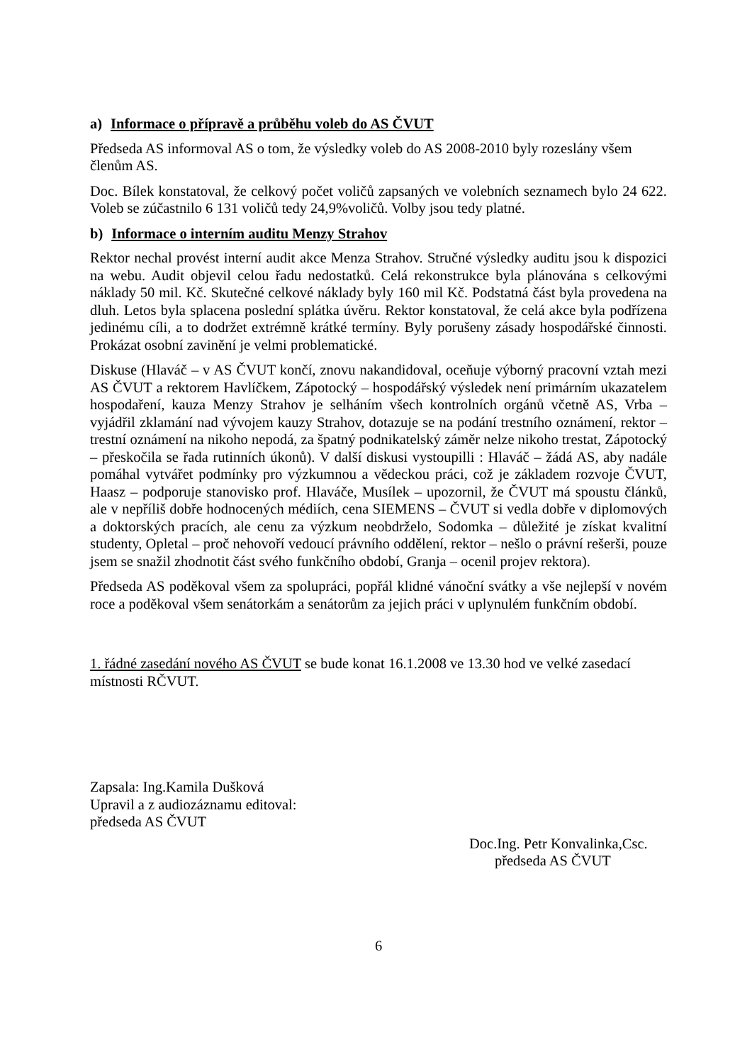a) Informace o přípravě a průběhu voleb do AS ČVUT
Předseda AS informoval AS o tom, že výsledky voleb do AS 2008-2010 byly rozeslány všem členům AS.
Doc. Bílek konstatoval, že celkový počet voličů zapsaných ve volebních seznamech bylo 24 622. Voleb se zúčastnilo 6 131 voličů tedy 24,9%voličů. Volby jsou tedy platné.
b) Informace o interním auditu Menzy Strahov
Rektor nechal provést interní audit akce Menza Strahov. Stručné výsledky auditu jsou k dispozici na webu. Audit objevil celou řadu nedostatků. Celá rekonstrukce byla plánována s celkovými náklady 50 mil. Kč. Skutečné celkové náklady byly 160 mil Kč. Podstatná část byla provedena na dluh. Letos byla splacena poslední splátka úvěru. Rektor konstatoval, že celá akce byla podřízena jedinému cíli, a to dodržet extrémně krátké termíny. Byly porušeny zásady hospodářské činnosti. Prokázat osobní zavinění je velmi problematické.
Diskuse (Hlaváč – v AS ČVUT končí, znovu nakandidoval, oceňuje výborný pracovní vztah mezi AS ČVUT a rektorem Havlíčkem, Zápotocký – hospodářský výsledek není primárním ukazatelem hospodaření, kauza Menzy Strahov je selháním všech kontrolních orgánů včetně AS, Vrba – vyjádřil zklamání nad vývojem kauzy Strahov, dotazuje se na podání trestního oznámení, rektor – trestní oznámení na nikoho nepodá, za špatný podnikatelský záměr nelze nikoho trestat, Zápotocký – přeskočila se řada rutinních úkonů). V další diskusi vystoupilli : Hlaváč – žádá AS, aby nadále pomáhal vytvářet podmínky pro výzkumnou a vědeckou práci, což je základem rozvoje ČVUT, Haasz – podporuje stanovisko prof. Hlaváče, Musílek – upozornil, že ČVUT má spoustu článků, ale v nepříliš dobře hodnocených médiích, cena SIEMENS – ČVUT si vedla dobře v diplomových a doktorských pracích, ale cenu za výzkum neobdrželo, Sodomka – důležité je získat kvalitní studenty, Opletal – proč nehovoří vedoucí právního oddělení, rektor – nešlo o právní rešerši, pouze jsem se snažil zhodnotit část svého funkčního období, Granja – ocenil projev rektora).
Předseda AS poděkoval všem za spolupráci, popřál klidné vánoční svátky a vše nejlepší v novém roce a poděkoval všem senátorkám a senátorům za jejich práci v uplynulém funkčním období.
1. řádné zasedání nového AS ČVUT se bude konat 16.1.2008 ve 13.30 hod ve velké zasedací místnosti RČVUT.
Zapsala: Ing.Kamila Dušková
Upravil a z audiozáznamu editoval:
předseda AS ČVUT
Doc.Ing. Petr Konvalinka,Csc.
předseda AS ČVUT
6